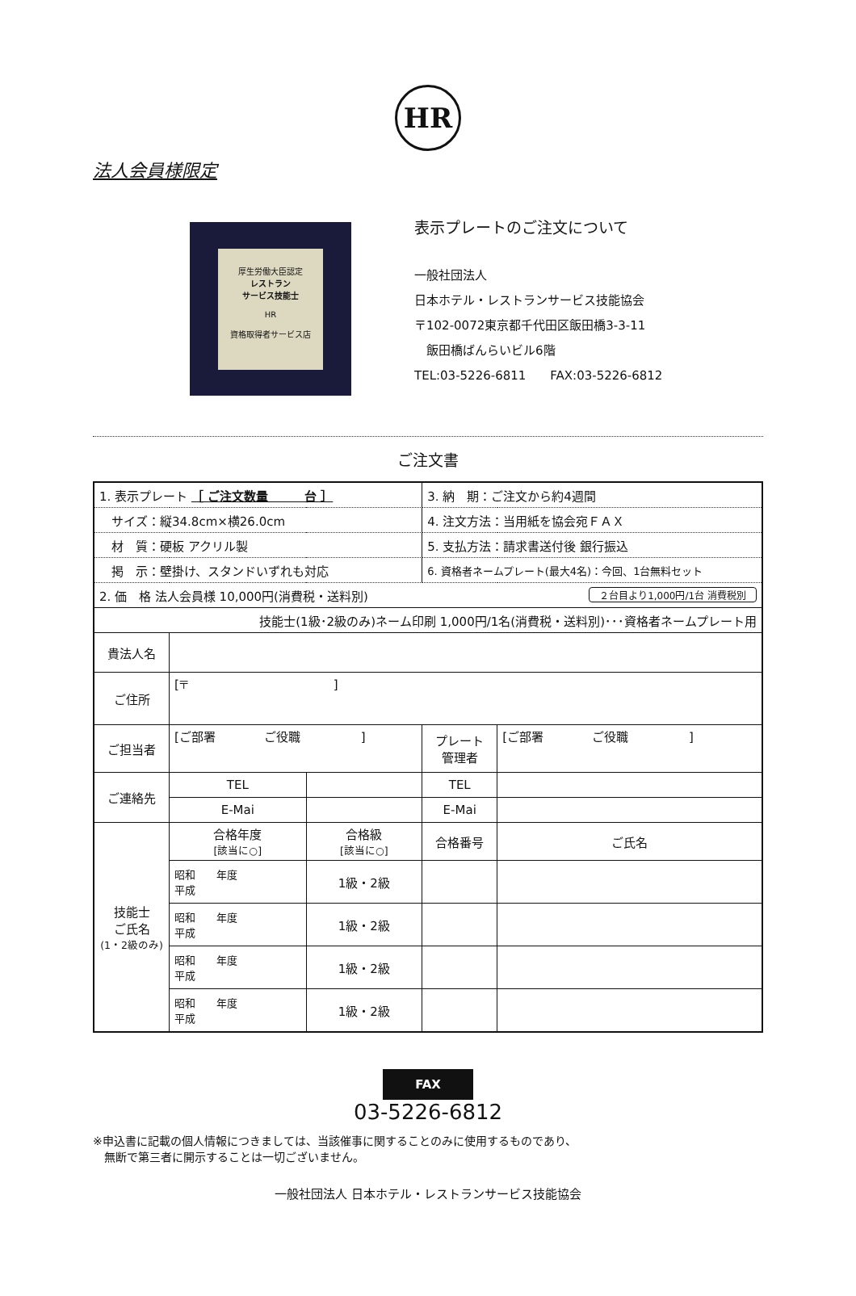HR
法人会員様限定
厚生労働大臣認定
レストラン
サービス技能士
HR
資格取得者サービス店
表示プレートのご注文について
一般社団法人
日本ホテル・レストランサービス技能協会
〒102-0072東京都千代田区飯田橋3-3-11
　飯田橋ばんらいビル6階
TEL:03-5226-6811　　FAX:03-5226-6812
ご注文書
| 1. 表示プレート ［ ご注文数量 台 ］ | | | | 3. 納 期：ご注文から約4週間 | |
| サイズ：縦34.8cm×横26.0cm | | | | 4. 注文方法：当用紙を協会宛ＦＡＸ | |
| 材 質：硬板 アクリル製 | | | | 5. 支払方法：請求書送付後 銀行振込 | |
| 掲 示：壁掛け、スタンドいずれも対応 | | | | 6. 資格者ネームプレート(最大4名)：今回、1台無料セット | |
| 2. 価 格 法人会員様 10,000円(消費税・送料別) ２台目より1,000円/1台 消費税別 | | | | | |
| 技能士(1級･2級のみ)ネーム印刷 1,000円/1名(消費税・送料別)･･･資格者ネームプレート用 | | | | | |
| 貴法人名 | | | | | |
| ご住所 | [〒 ] | | | | |
| ご担当者 | [ご部署 ご役職 ] | | | プレート 管理者 | [ご部署 ご役職 ] |
| ご連絡先 | TEL | | | TEL | |
| | E-Mai | | | E-Mai | |
| 技能士 ご氏名 (1・2級のみ) | 合格年度 [該当に○] | 合格級 [該当に○] | 合格番号 | | ご氏名 |
| | 昭和 年度 平成 | 1級・2級 | | | |
| | 昭和 年度 平成 | 1級・2級 | | | |
| | 昭和 年度 平成 | 1級・2級 | | | |
| | 昭和 年度 平成 | 1級・2級 | | | |
FAX
03-5226-6812
※申込書に記載の個人情報につきましては、当該催事に関することのみに使用するものであり、
　無断で第三者に開示することは一切ございません。
一般社団法人 日本ホテル・レストランサービス技能協会